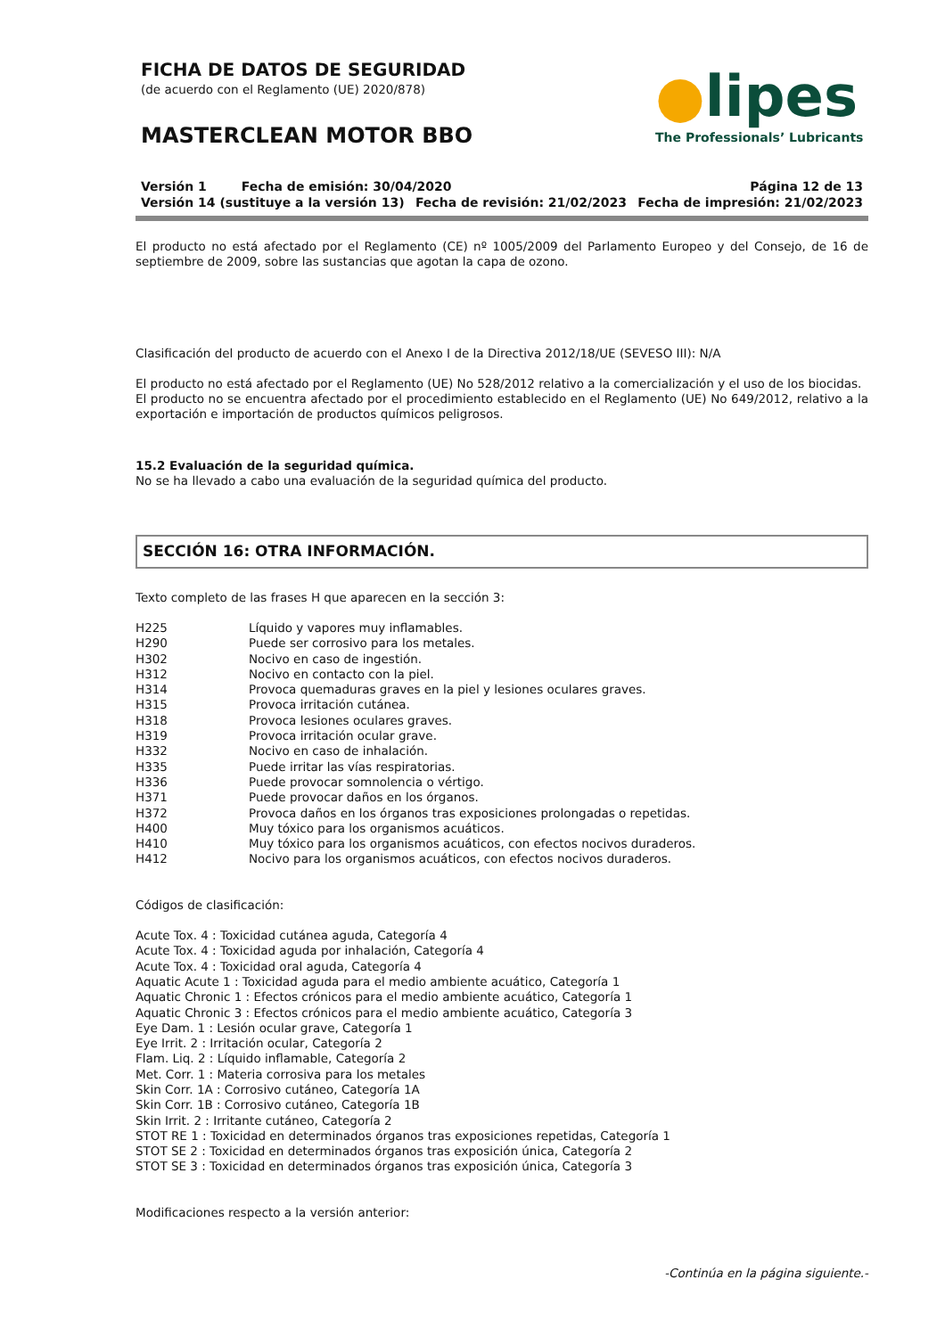FICHA DE DATOS DE SEGURIDAD
(de acuerdo con el Reglamento (UE) 2020/878)
MASTERCLEAN MOTOR BBO
●lipes
The Professionals’ Lubricants
Versión 1 Fecha de emisión: 30/04/2020 Página 12 de 13
Versión 14 (sustituye a la versión 13) Fecha de revisión: 21/02/2023 Fecha de impresión: 21/02/2023
El producto no está afectado por el Reglamento (CE) nº 1005/2009 del Parlamento Europeo y del Consejo, de 16 de septiembre de 2009, sobre las sustancias que agotan la capa de ozono.
Clasificación del producto de acuerdo con el Anexo I de la Directiva 2012/18/UE (SEVESO III): N/A
El producto no está afectado por el Reglamento (UE) No 528/2012 relativo a la comercialización y el uso de los biocidas.
El producto no se encuentra afectado por el procedimiento establecido en el Reglamento (UE) No 649/2012, relativo a la exportación e importación de productos químicos peligrosos.
15.2 Evaluación de la seguridad química.
No se ha llevado a cabo una evaluación de la seguridad química del producto.
SECCIÓN 16: OTRA INFORMACIÓN.
Texto completo de las frases H que aparecen en la sección 3:
H225 Líquido y vapores muy inflamables.
H290 Puede ser corrosivo para los metales.
H302 Nocivo en caso de ingestión.
H312 Nocivo en contacto con la piel.
H314 Provoca quemaduras graves en la piel y lesiones oculares graves.
H315 Provoca irritación cutánea.
H318 Provoca lesiones oculares graves.
H319 Provoca irritación ocular grave.
H332 Nocivo en caso de inhalación.
H335 Puede irritar las vías respiratorias.
H336 Puede provocar somnolencia o vértigo.
H371 Puede provocar daños en los órganos.
H372 Provoca daños en los órganos tras exposiciones prolongadas o repetidas.
H400 Muy tóxico para los organismos acuáticos.
H410 Muy tóxico para los organismos acuáticos, con efectos nocivos duraderos.
H412 Nocivo para los organismos acuáticos, con efectos nocivos duraderos.
Códigos de clasificación:
Acute Tox. 4 : Toxicidad cutánea aguda, Categoría 4
Acute Tox. 4 : Toxicidad aguda por inhalación, Categoría 4
Acute Tox. 4 : Toxicidad oral aguda, Categoría 4
Aquatic Acute 1 : Toxicidad aguda para el medio ambiente acuático, Categoría 1
Aquatic Chronic 1 : Efectos crónicos para el medio ambiente acuático, Categoría 1
Aquatic Chronic 3 : Efectos crónicos para el medio ambiente acuático, Categoría 3
Eye Dam. 1 : Lesión ocular grave, Categoría 1
Eye Irrit. 2 : Irritación ocular, Categoría 2
Flam. Liq. 2 : Líquido inflamable, Categoría 2
Met. Corr. 1 : Materia corrosiva para los metales
Skin Corr. 1A : Corrosivo cutáneo, Categoría 1A
Skin Corr. 1B : Corrosivo cutáneo, Categoría 1B
Skin Irrit. 2 : Irritante cutáneo, Categoría 2
STOT RE 1 : Toxicidad en determinados órganos tras exposiciones repetidas, Categoría 1
STOT SE 2 : Toxicidad en determinados órganos tras exposición única, Categoría 2
STOT SE 3 : Toxicidad en determinados órganos tras exposición única, Categoría 3
Modificaciones respecto a la versión anterior:
-Continúa en la página siguiente.-